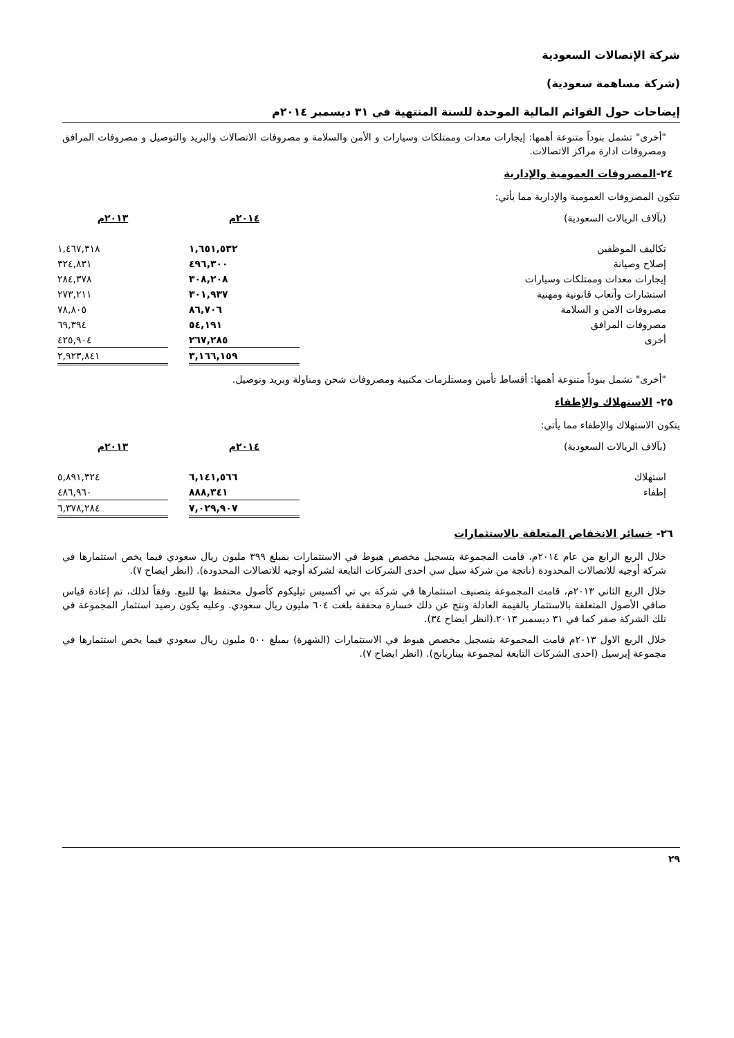شركة الإتصالات السعودية
(شركة مساهمة سعودية)
إيضاحات حول القوائم المالية الموحدة للسنة المنتهية في ٣١ ديسمبر ٢٠١٤م
"أخرى" تشمل بنوداً متنوعة أهمها: إيجارات معدات وممتلكات وسيارات و الأمن والسلامة و مصروفات الاتصالات والبريد والتوصيل و مصروفات المرافق ومصروفات ادارة مراكز الاتصالات.
٢٤-المصروفات العمومية والإدارية
تتكون المصروفات العمومية والإدارية مما يأتي:
| (بآلاف الريالات السعودية) | ٢٠١٤م | | ٢٠١٣م |
| تكاليف الموظفين | ١,٦٥١,٥٣٢ | | ١,٤٦٧,٣١٨ |
| إصلاح وصيانة | ٤٩٦,٣٠٠ | | ٣٢٤,٨٣١ |
| إيجارات معدات وممتلكات وسيارات | ٣٠٨,٢٠٨ | | ٢٨٤,٣٧٨ |
| استشارات وأتعاب قانونية ومهنية | ٣٠١,٩٣٧ | | ٢٧٣,٢١١ |
| مصروفات الامن و السلامة | ٨٦,٧٠٦ | | ٧٨,٨٠٥ |
| مصروفات المرافق | ٥٤,١٩١ | | ٦٩,٣٩٤ |
| أخرى | ٢٦٧,٢٨٥ | | ٤٢٥,٩٠٤ |
| | ٣,١٦٦,١٥٩ | | ٢,٩٢٣,٨٤١ |
"أخرى" تشمل بنوداً متنوعة أهمها: أقساط تأمين ومستلزمات مكتبية ومصروفات شحن ومناولة وبريد وتوصيل.
٢٥- الاستهلاك والإطفاء
يتكون الاستهلاك والإطفاء مما يأتي:
| (بآلاف الريالات السعودية) | ٢٠١٤م | | ٢٠١٣م |
| استهلاك | ٦,١٤١,٥٦٦ | | ٥,٨٩١,٣٢٤ |
| إطفاء | ٨٨٨,٣٤١ | | ٤٨٦,٩٦٠ |
| | ٧,٠٢٩,٩٠٧ | | ٦,٣٧٨,٢٨٤ |
٢٦- خسائر الانخفاض المتعلقة بالاستثمارات
خلال الربع الرابع من عام ٢٠١٤م، قامت المجموعة بتسجيل مخصص هبوط في الاستثمارات بمبلغ ٣٩٩ مليون ريال سعودي فيما يخص استثمارها في شركة أوجيه للاتصالات المحدودة (ناتجة من شركة سيل سي احدى الشركات التابعة لشركة أوجيه للاتصالات المحدودة). (انظر ايضاح ٧).
خلال الربع الثاني ٢٠١٣م، قامت المجموعة بتصنيف استثمارها في شركة بي تي أكسيس تيليكوم كأصول محتفظ بها للبيع. وفقاً لذلك، تم إعادة قياس صافي الأصول المتعلقة بالاستثمار بالقيمة العادلة ونتج عن ذلك خسارة محققة بلغت ٦٠٤ مليون ريال سعودي. وعليه يكون رصيد استثمار المجموعة في تلك الشركة صفر كما في ٣١ ديسمبر ٢٠١٣.(انظر ايضاح ٣٤).
خلال الربع الاول ٢٠١٣م قامت المجموعة بتسجيل مخصص هبوط في الاستثمارات (الشهرة) بمبلغ ٥٠٠ مليون ريال سعودي فيما يخص استثمارها في مجموعة إيرسيل (احدى الشركات التابعة لمجموعة بيناريانج). (انظر ايضاح ٧).
٢٩